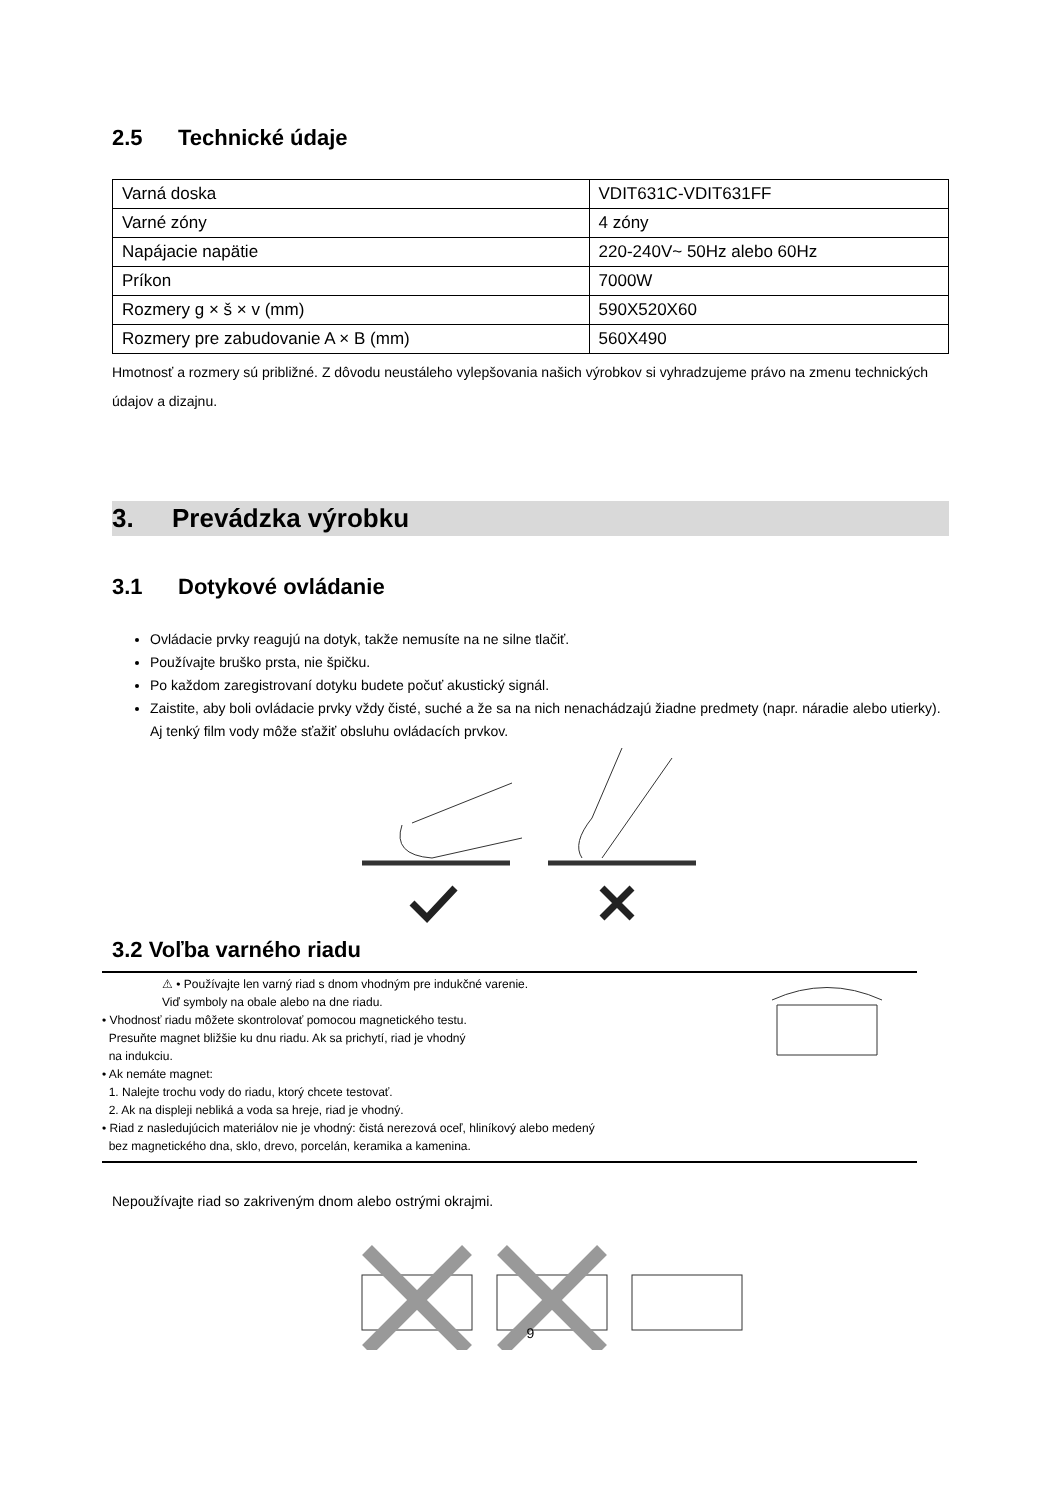2.5 Technické údaje
| Varná doska | VDIT631C-VDIT631FF |
| Varné zóny | 4 zóny |
| Napájacie napätie | 220-240V~ 50Hz alebo 60Hz |
| Príkon | 7000W |
| Rozmery g × š × v (mm) | 590X520X60 |
| Rozmery pre zabudovanie A × B (mm) | 560X490 |
Hmotnosť a rozmery sú približné. Z dôvodu neustáleho vylepšovania našich výrobkov si vyhradzujeme právo na zmenu technických údajov a dizajnu.
3. Prevádzka výrobku
3.1 Dotykové ovládanie
Ovládacie prvky reagujú na dotyk, takže nemusíte na ne silne tlačiť.
Používajte bruško prsta, nie špičku.
Po každom zaregistrovaní dotyku budete počuť akustický signál.
Zaistite, aby boli ovládacie prvky vždy čisté, suché a že sa na nich nenachádzajú žiadne predmety (napr. náradie alebo utierky). Aj tenký film vody môže sťažiť obsluhu ovládacích prvkov.
3.2 Voľba varného riadu
⚠ • Používajte len varný riad s dnom vhodným pre indukčné varenie.
Viď symboly na obale alebo na dne riadu.
• Vhodnosť riadu môžete skontrolovať pomocou magnetického testu.
Presuňte magnet bližšie ku dnu riadu. Ak sa prichytí, riad je vhodný
na indukciu.
• Ak nemáte magnet:
1. Nalejte trochu vody do riadu, ktorý chcete testovať.
2. Ak na displeji nebliká a voda sa hreje, riad je vhodný.
• Riad z nasledujúcich materiálov nie je vhodný: čistá nerezová oceľ, hliníkový alebo medený
bez magnetického dna, sklo, drevo, porcelán, keramika a kamenina.
Nepoužívajte riad so zakriveným dnom alebo ostrými okrajmi.
9